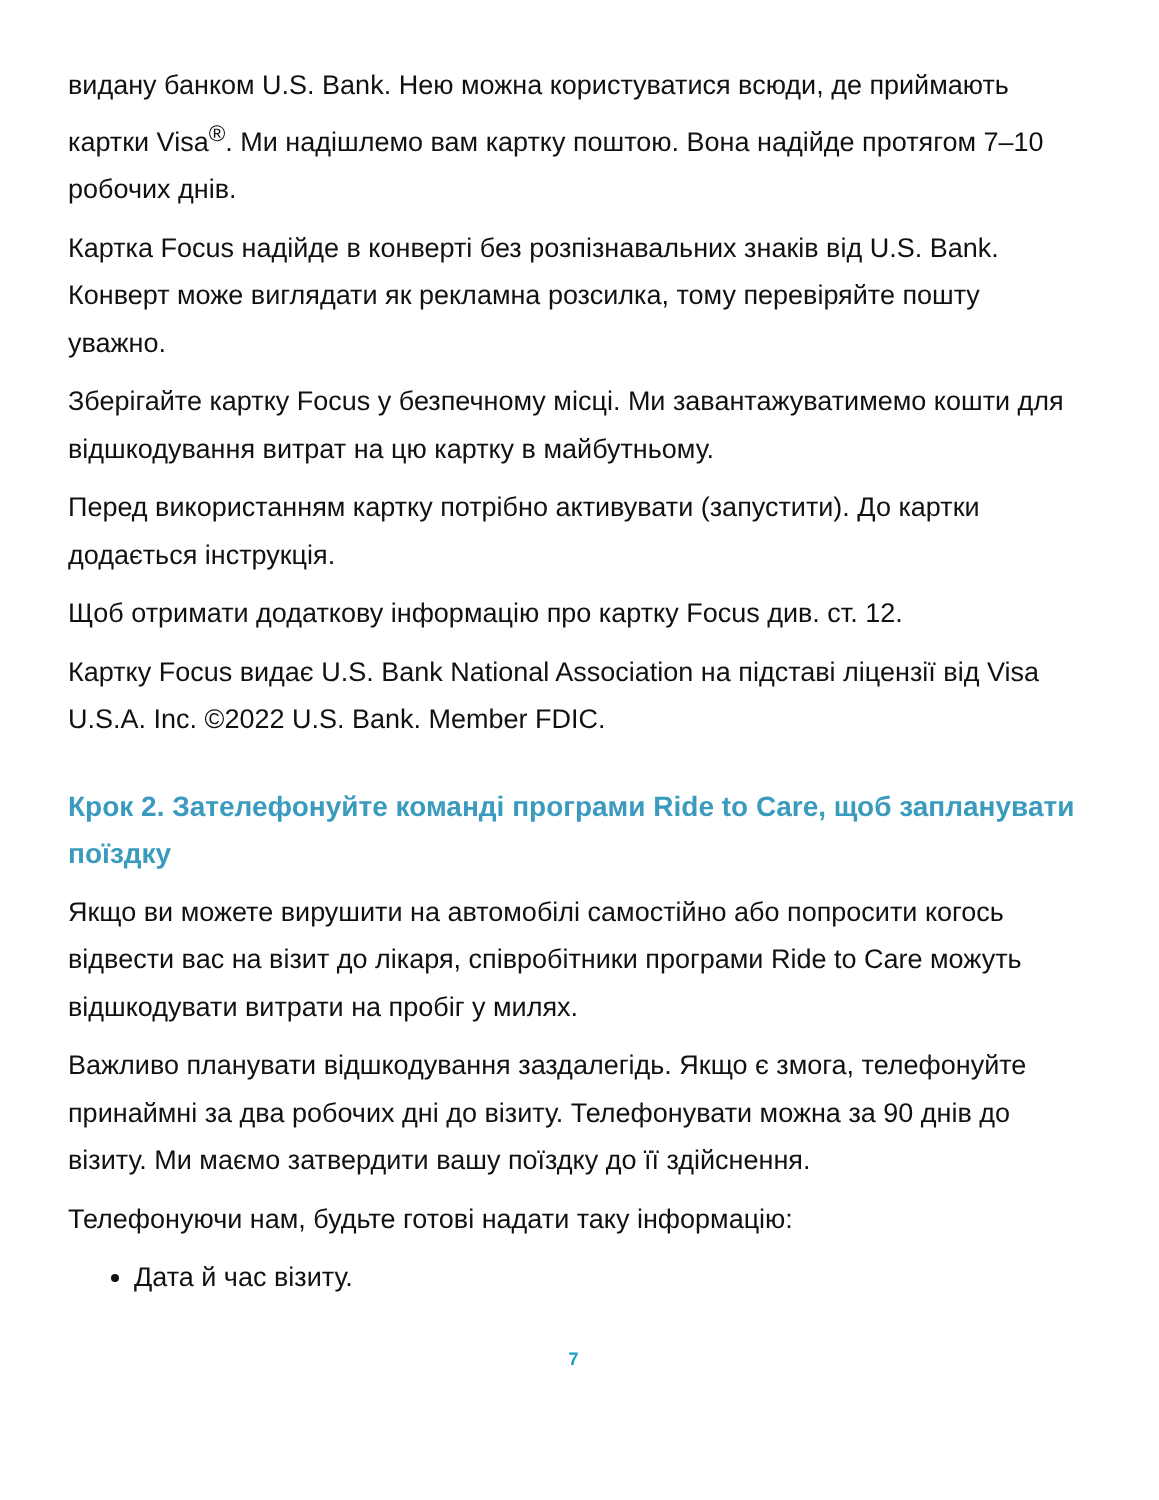видану банком U.S. Bank. Нею можна користуватися всюди, де приймають картки Visa<sup>®</sup>. Ми надішлемо вам картку поштою. Вона надійде протягом 7–10 робочих днів.
Картка Focus надійде в конверті без розпізнавальних знаків від U.S. Bank. Конверт може виглядати як рекламна розсилка, тому перевіряйте пошту уважно.
Зберігайте картку Focus у безпечному місці. Ми завантажуватимемо кошти для відшкодування витрат на цю картку в майбутньому.
Перед використанням картку потрібно активувати (запустити). До картки додається інструкція.
Щоб отримати додаткову інформацію про картку Focus див. ст. 12.
Картку Focus видає U.S. Bank National Association на підставі ліцензії від Visa U.S.A. Inc. ©2022 U.S. Bank. Member FDIC.
Крок 2. Зателефонуйте команді програми Ride to Care, щоб запланувати поїздку
Якщо ви можете вирушити на автомобілі самостійно або попросити когось відвести вас на візит до лікаря, співробітники програми Ride to Care можуть відшкодувати витрати на пробіг у милях.
Важливо планувати відшкодування заздалегідь. Якщо є змога, телефонуйте принаймні за два робочих дні до візиту. Телефонувати можна за 90 днів до візиту. Ми маємо затвердити вашу поїздку до її здійснення.
Телефонуючи нам, будьте готові надати таку інформацію:
Дата й час візиту.
7